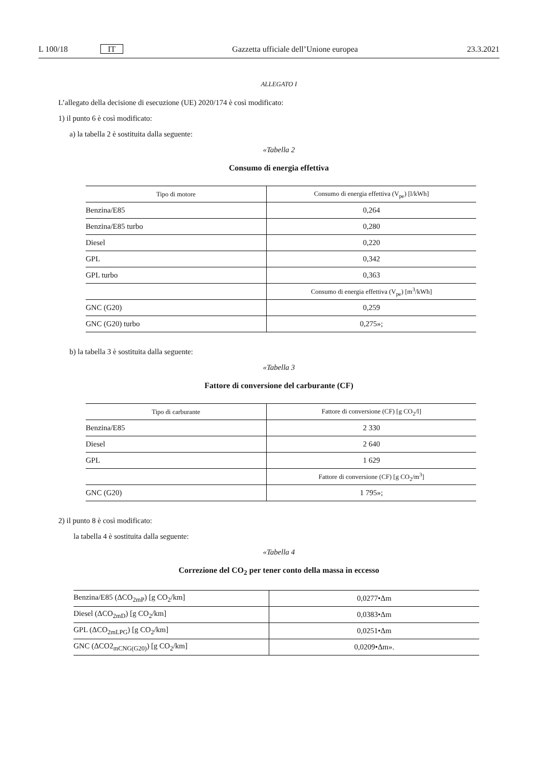L 100/18 IT Gazzetta ufficiale dell’Unione europea 23.3.2021
ALLEGATO I
L’allegato della decisione di esecuzione (UE) 2020/174 è così modificato:
1) il punto 6 è così modificato:
a) la tabella 2 è sostituita dalla seguente:
«Tabella 2
Consumo di energia effettiva
| Tipo di motore | Consumo di energia effettiva (V<sub>pe</sub>) [l/kWh] |
| --- | --- |
| Benzina/E85 | 0,264 |
| Benzina/E85 turbo | 0,280 |
| Diesel | 0,220 |
| GPL | 0,342 |
| GPL turbo | 0,363 |
| | Consumo di energia effettiva (V<sub>pe</sub>) [m<sup>3</sup>/kWh] |
| GNC (G20) | 0,259 |
| GNC (G20) turbo | 0,275»; |
b) la tabella 3 è sostituita dalla seguente:
«Tabella 3
Fattore di conversione del carburante (CF)
| Tipo di carburante | Fattore di conversione (CF) [g CO<sub>2</sub>/l] |
| --- | --- |
| Benzina/E85 | 2 330 |
| Diesel | 2 640 |
| GPL | 1 629 |
| | Fattore di conversione (CF) [g CO<sub>2</sub>/m<sup>3</sup>] |
| GNC (G20) | 1 795»; |
2) il punto 8 è così modificato:
la tabella 4 è sostituita dalla seguente:
«Tabella 4
Correzione del CO<sub>2</sub> per tener conto della massa in eccesso
| Benzina/E85 (ΔCO<sub>2mP</sub>) [g CO<sub>2</sub>/km] | 0,0277•Δm |
| Diesel (ΔCO<sub>2mD</sub>) [g CO<sub>2</sub>/km] | 0,0383•Δm |
| GPL (ΔCO<sub>2mLPG</sub>) [g CO<sub>2</sub>/km] | 0,0251•Δm |
| GNC (ΔCO2<sub>mCNG(G20)</sub>) [g CO<sub>2</sub>/km] | 0,0209•Δm». |